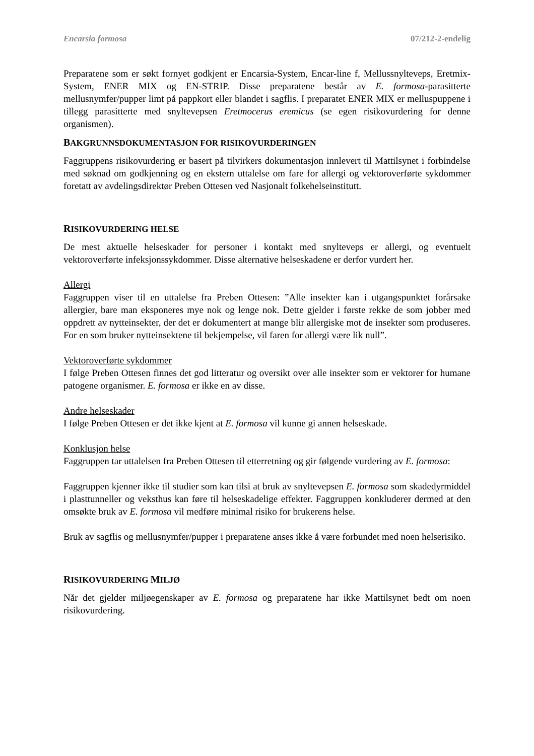Encarsia formosa 07/212-2-endelig
Preparatene som er søkt fornyet godkjent er Encarsia-System, Encar-line f, Mellussnylteveps, Eretmix-System, ENER MIX og EN-STRIP. Disse preparatene består av E. formosa-parasitterte mellusnymfer/pupper limt på pappkort eller blandet i sagflis. I preparatet ENER MIX er melluspuppene i tillegg parasitterte med snyltevepsen Eretmocerus eremicus (se egen risikovurdering for denne organismen).
BAKGRUNNSDOKUMENTASJON FOR RISIKOVURDERINGEN
Faggruppens risikovurdering er basert på tilvirkers dokumentasjon innlevert til Mattilsynet i forbindelse med søknad om godkjenning og en ekstern uttalelse om fare for allergi og vektoroverførte sykdommer foretatt av avdelingsdirektør Preben Ottesen ved Nasjonalt folkehelseinstitutt.
RISIKOVURDERING HELSE
De mest aktuelle helseskader for personer i kontakt med snylteveps er allergi, og eventuelt vektoroverførte infeksjonssykdommer. Disse alternative helseskadene er derfor vurdert her.
Allergi
Faggruppen viser til en uttalelse fra Preben Ottesen: ”Alle insekter kan i utgangspunktet forårsake allergier, bare man eksponeres mye nok og lenge nok. Dette gjelder i første rekke de som jobber med oppdrett av nytteinsekter, der det er dokumentert at mange blir allergiske mot de insekter som produseres. For en som bruker nytteinsektene til bekjempelse, vil faren for allergi være lik null”.
Vektoroverførte sykdommer
I følge Preben Ottesen finnes det god litteratur og oversikt over alle insekter som er vektorer for humane patogene organismer. E. formosa er ikke en av disse.
Andre helseskader
I følge Preben Ottesen er det ikke kjent at E. formosa vil kunne gi annen helseskade.
Konklusjon helse
Faggruppen tar uttalelsen fra Preben Ottesen til etterretning og gir følgende vurdering av E. formosa:
Faggruppen kjenner ikke til studier som kan tilsi at bruk av snyltevepsen E. formosa som skadedyrmiddel i plasttunneller og veksthus kan føre til helseskadelige effekter. Faggruppen konkluderer dermed at den omsøkte bruk av E. formosa vil medføre minimal risiko for brukerens helse.
Bruk av sagflis og mellusnymfer/pupper i preparatene anses ikke å være forbundet med noen helserisiko.
RISIKOVURDERING MILJØ
Når det gjelder miljøegenskaper av E. formosa og preparatene har ikke Mattilsynet bedt om noen risikovurdering.